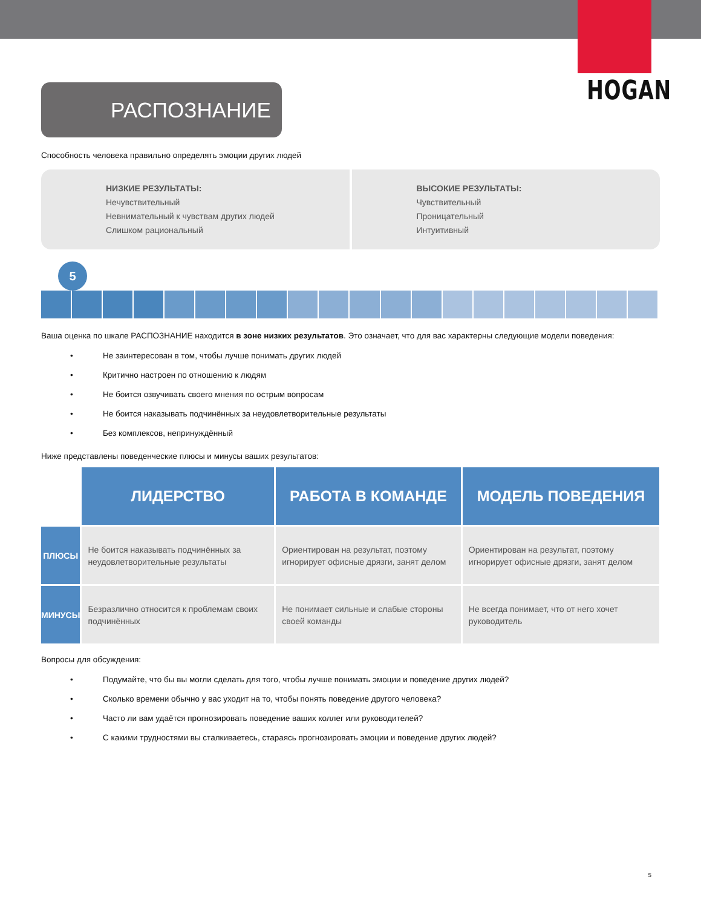HOGAN
РАСПОЗНАНИЕ
Способность человека правильно определять эмоции других людей
НИЗКИЕ РЕЗУЛЬТАТЫ:
Нечувствительный
Невнимательный к чувствам других людей
Слишком рациональный
ВЫСОКИЕ РЕЗУЛЬТАТЫ:
Чувствительный
Проницательный
Интуитивный
5
Ваша оценка по шкале РАСПОЗНАНИЕ находится в зоне низких результатов. Это означает, что для вас характерны следующие модели поведения:
• Не заинтересован в том, чтобы лучше понимать других людей
• Критично настроен по отношению к людям
• Не боится озвучивать своего мнения по острым вопросам
• Не боится наказывать подчинённых за неудовлетворительные результаты
• Без комплексов, непринуждённый
Ниже представлены поведенческие плюсы и минусы ваших результатов:
| | ЛИДЕРСТВО | РАБОТА В КОМАНДЕ | МОДЕЛЬ ПОВЕДЕНИЯ |
| ПЛЮСЫ | Не боится наказывать подчинённых за неудовлетворительные результаты | Ориентирован на результат, поэтому игнорирует офисные дрязги, занят делом | Ориентирован на результат, поэтому игнорирует офисные дрязги, занят делом |
| МИНУСЫ | Безразлично относится к проблемам своих подчинённых | Не понимает сильные и слабые стороны своей команды | Не всегда понимает, что от него хочет руководитель |
Вопросы для обсуждения:
• Подумайте, что бы вы могли сделать для того, чтобы лучше понимать эмоции и поведение других людей?
• Сколько времени обычно у вас уходит на то, чтобы понять поведение другого человека?
• Часто ли вам удаётся прогнозировать поведение ваших коллег или руководителей?
• С какими трудностями вы сталкиваетесь, стараясь прогнозировать эмоции и поведение других людей?
5